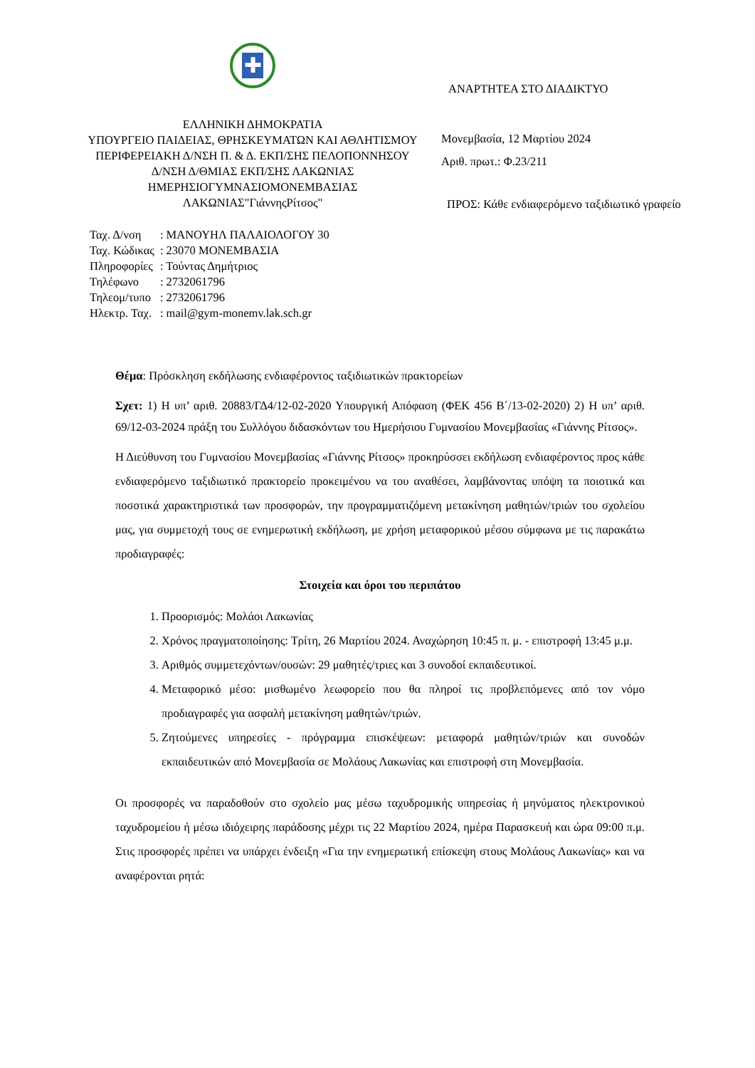✚
ΕΛΛΗΝΙΚΗ ΔΗΜΟΚΡΑΤΙΑ
ΥΠΟΥΡΓΕΙΟ ΠΑΙΔΕΙΑΣ, ΘΡΗΣΚΕΥΜΑΤΩΝ ΚΑΙ ΑΘΛΗΤΙΣΜΟΥ
ΠΕΡΙΦΕΡΕΙΑΚΗ Δ/ΝΣΗ Π. & Δ. ΕΚΠ/ΣΗΣ ΠΕΛΟΠΟΝΝΗΣΟΥ
Δ/ΝΣΗ Δ/ΘΜΙΑΣ ΕΚΠ/ΣΗΣ ΛΑΚΩΝΙΑΣ
ΗΜΕΡΗΣΙΟΓΥΜΝΑΣΙΟΜΟΝΕΜΒΑΣΙΑΣ
ΛΑΚΩΝΙΑΣ"ΓιάννηςΡίτσος"
ΑΝΑΡΤΗΤΕΑ ΣΤΟ ΔΙΑΔΙΚΤΥΟ
Μονεμβασία, 12 Μαρτίου 2024
Αριθ. πρωτ.: Φ.23/211
ΠΡΟΣ: Κάθε ενδιαφερόμενο ταξιδιωτικό γραφείο
| Ταχ. Δ/νση | : ΜΑΝΟΥΗΛ ΠΑΛΑΙΟΛΟΓΟΥ 30 |
| Ταχ. Κώδικας | : 23070 ΜΟΝΕΜΒΑΣΙΑ |
| Πληροφορίες | : Τούντας Δημήτριος |
| Τηλέφωνο | : 2732061796 |
| Τηλεομ/τυπο | : 2732061796 |
| Ηλεκτρ. Ταχ. | : mail@gym-monemv.lak.sch.gr |
Θέμα: Πρόσκληση εκδήλωσης ενδιαφέροντος ταξιδιωτικών πρακτορείων
Σχετ: 1) Η υπ’ αριθ. 20883/ΓΔ4/12-02-2020 Υπουργική Απόφαση (ΦΕΚ 456 Β΄/13-02-2020) 2) Η υπ’ αριθ. 69/12-03-2024 πράξη του Συλλόγου διδασκόντων του Ημερήσιου Γυμνασίου Μονεμβασίας «Γιάννης Ρίτσος».
Η Διεύθυνση του Γυμνασίου Μονεμβασίας «Γιάννης Ρίτσος» προκηρύσσει εκδήλωση ενδιαφέροντος προς κάθε ενδιαφερόμενο ταξιδιωτικό πρακτορείο προκειμένου να του αναθέσει, λαμβάνοντας υπόψη τα ποιοτικά και ποσοτικά χαρακτηριστικά των προσφορών, την προγραμματιζόμενη μετακίνηση μαθητών/τριών του σχολείου μας, για συμμετοχή τους σε ενημερωτική εκδήλωση, με χρήση μεταφορικού μέσου σύμφωνα με τις παρακάτω προδιαγραφές:
Στοιχεία και όροι του περιπάτου
1. Προορισμός: Μολάοι Λακωνίας
2. Χρόνος πραγματοποίησης: Τρίτη, 26 Μαρτίου 2024. Αναχώρηση 10:45 π. μ. - επιστροφή 13:45 μ.μ.
3. Αριθμός συμμετεχόντων/ουσών: 29 μαθητές/τριες και 3 συνοδοί εκπαιδευτικοί.
4. Μεταφορικό μέσο: μισθωμένο λεωφορείο που θα πληροί τις προβλεπόμενες από τον νόμο προδιαγραφές για ασφαλή μετακίνηση μαθητών/τριών.
5. Ζητούμενες υπηρεσίες - πρόγραμμα επισκέψεων: μεταφορά μαθητών/τριών και συνοδών εκπαιδευτικών από Μονεμβασία σε Μολάους Λακωνίας και επιστροφή στη Μονεμβασία.
Οι προσφορές να παραδοθούν στο σχολείο μας μέσω ταχυδρομικής υπηρεσίας ή μηνύματος ηλεκτρονικού ταχυδρομείου ή μέσω ιδιόχειρης παράδοσης μέχρι τις 22 Μαρτίου 2024, ημέρα Παρασκευή και ώρα 09:00 π.μ. Στις προσφορές πρέπει να υπάρχει ένδειξη «Για την ενημερωτική επίσκεψη στους Μολάους Λακωνίας» και να αναφέρονται ρητά: